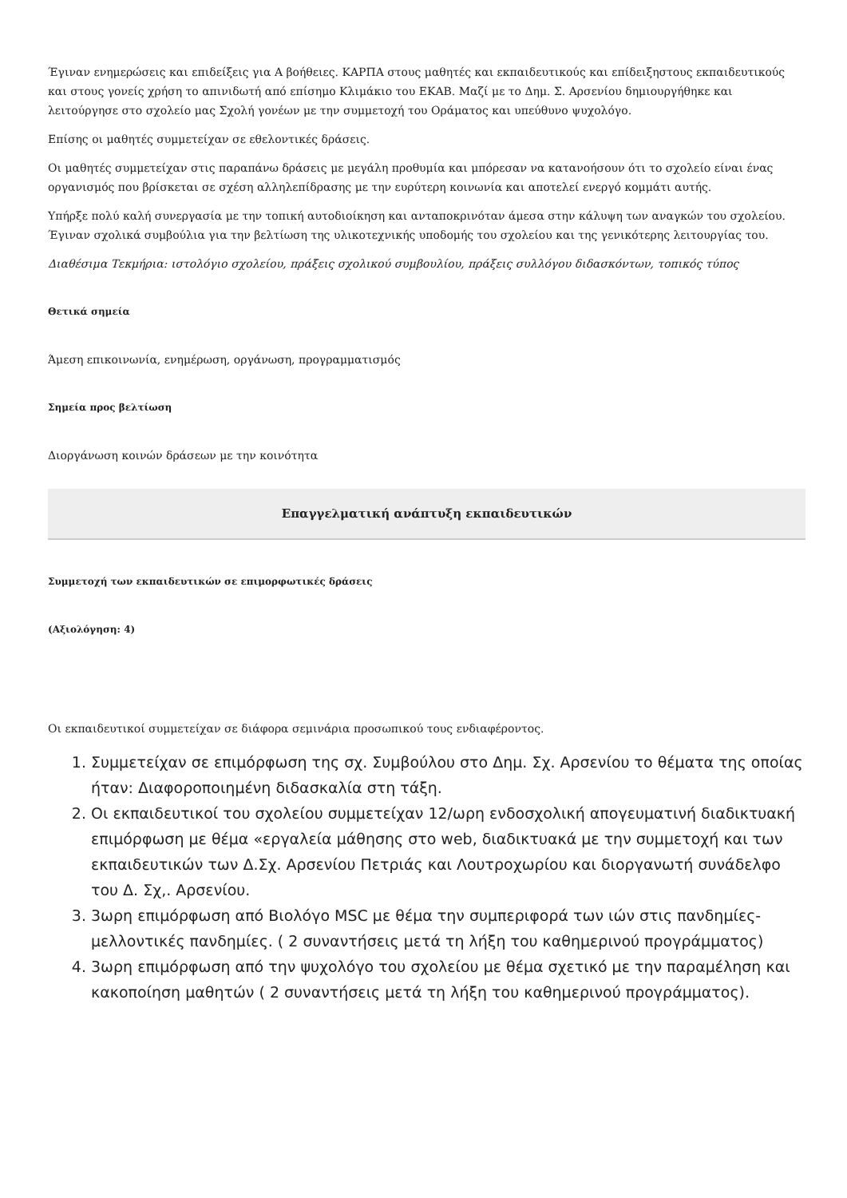Έγιναν ενημερώσεις και επιδείξεις για Α βοήθειες. ΚΑΡΠΑ στους μαθητές και εκπαιδευτικούς και επίδειξηστους εκπαιδευτικούς και στους γονείς χρήση το απινιδωτή από επίσημο Κλιμάκιο του ΕΚΑΒ. Μαζί με το Δημ. Σ. Αρσενίου δημιουργήθηκε και λειτούργησε στο σχολείο μας Σχολή γονέων με την συμμετοχή του Οράματος και υπεύθυνο ψυχολόγο.
Επίσης οι μαθητές συμμετείχαν σε εθελοντικές δράσεις.
Οι μαθητές συμμετείχαν στις παραπάνω δράσεις με μεγάλη προθυμία και μπόρεσαν να κατανοήσουν ότι το σχολείο είναι ένας οργανισμός που βρίσκεται σε σχέση αλληλεπίδρασης με την ευρύτερη κοινωνία και αποτελεί ενεργό κομμάτι αυτής.
Υπήρξε πολύ καλή συνεργασία με την τοπική αυτοδιοίκηση και ανταποκρινόταν άμεσα στην κάλυψη των αναγκών του σχολείου. Έγιναν σχολικά συμβούλια για την βελτίωση της υλικοτεχνικής υποδομής του σχολείου και της γενικότερης λειτουργίας του.
Διαθέσιμα Τεκμήρια: ιστολόγιο σχολείου, πράξεις σχολικού συμβουλίου, πράξεις συλλόγου διδασκόντων, τοπικός τύπος
Θετικά σημεία
Άμεση επικοινωνία, ενημέρωση, οργάνωση, προγραμματισμός
Σημεία προς βελτίωση
Διοργάνωση κοινών δράσεων με την κοινότητα
Επαγγελματική ανάπτυξη εκπαιδευτικών
Συμμετοχή των εκπαιδευτικών σε επιμορφωτικές δράσεις
(Αξιολόγηση: 4)
Οι εκπαιδευτικοί συμμετείχαν σε διάφορα σεμινάρια προσωπικού τους ενδιαφέροντος.
1. Συμμετείχαν σε επιμόρφωση της σχ. Συμβούλου στο Δημ. Σχ. Αρσενίου το θέματα της οποίας ήταν: Διαφοροποιημένη διδασκαλία στη τάξη.
2. Οι εκπαιδευτικοί του σχολείου συμμετείχαν 12/ωρη ενδοσχολική απογευματινή διαδικτυακή επιμόρφωση με θέμα «εργαλεία μάθησης στο web, διαδικτυακά με την συμμετοχή και των εκπαιδευτικών των Δ.Σχ. Αρσενίου Πετριάς και Λουτροχωρίου και διοργανωτή συνάδελφο του Δ. Σχ,. Αρσενίου.
3. 3ωρη επιμόρφωση από Βιολόγο MSC με θέμα την συμπεριφορά των ιών στις πανδημίες-μελλοντικές πανδημίες. ( 2 συναντήσεις μετά τη λήξη του καθημερινού προγράμματος)
4. 3ωρη επιμόρφωση από την ψυχολόγο του σχολείου με θέμα σχετικό με την παραμέληση και κακοποίηση μαθητών ( 2 συναντήσεις μετά τη λήξη του καθημερινού προγράμματος).